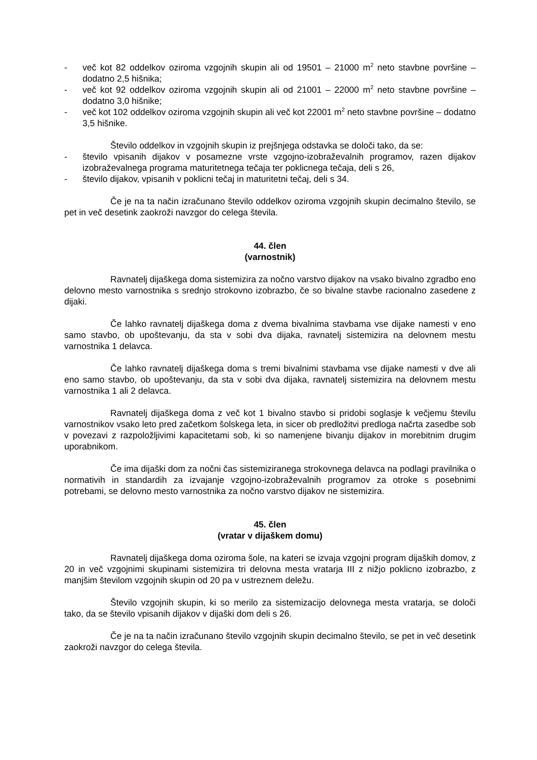- več kot 82 oddelkov oziroma vzgojnih skupin ali od 19501 – 21000 m<sup>2</sup> neto stavbne površine – dodatno 2,5 hišnika;
- več kot 92 oddelkov oziroma vzgojnih skupin ali od 21001 – 22000 m<sup>2</sup> neto stavbne površine – dodatno 3,0 hišnike;
- več kot 102 oddelkov oziroma vzgojnih skupin ali več kot 22001 m<sup>2</sup> neto stavbne površine – dodatno 3,5 hišnike.
Število oddelkov in vzgojnih skupin iz prejšnjega odstavka se določi tako, da se:
- število vpisanih dijakov v posamezne vrste vzgojno-izobraževalnih programov, razen dijakov izobraževalnega programa maturitetnega tečaja ter poklicnega tečaja, deli s 26,
- število dijakov, vpisanih v poklicni tečaj in maturitetni tečaj, deli s 34.
Če je na ta način izračunano število oddelkov oziroma vzgojnih skupin decimalno število, se pet in več desetink zaokroži navzgor do celega števila.
44. člen
(varnostnik)
Ravnatelj dijaškega doma sistemizira za nočno varstvo dijakov na vsako bivalno zgradbo eno delovno mesto varnostnika s srednjo strokovno izobrazbo, če so bivalne stavbe racionalno zasedene z dijaki.
Če lahko ravnatelj dijaškega doma z dvema bivalnima stavbama vse dijake namesti v eno samo stavbo, ob upoštevanju, da sta v sobi dva dijaka, ravnatelj sistemizira na delovnem mestu varnostnika 1 delavca.
Če lahko ravnatelj dijaškega doma s tremi bivalnimi stavbama vse dijake namesti v dve ali eno samo stavbo, ob upoštevanju, da sta v sobi dva dijaka, ravnatelj sistemizira na delovnem mestu varnostnika 1 ali 2 delavca.
Ravnatelj dijaškega doma z več kot 1 bivalno stavbo si pridobi soglasje k večjemu številu varnostnikov vsako leto pred začetkom šolskega leta, in sicer ob predložitvi predloga načrta zasedbe sob v povezavi z razpoložljivimi kapacitetami sob, ki so namenjene bivanju dijakov in morebitnim drugim uporabnikom.
Če ima dijaški dom za nočni čas sistemiziranega strokovnega delavca na podlagi pravilnika o normativih in standardih za izvajanje vzgojno-izobraževalnih programov za otroke s posebnimi potrebami, se delovno mesto varnostnika za nočno varstvo dijakov ne sistemizira.
45. člen
(vratar v dijaškem domu)
Ravnatelj dijaškega doma oziroma šole, na kateri se izvaja vzgojni program dijaških domov, z 20 in več vzgojnimi skupinami sistemizira tri delovna mesta vratarja III z nižjo poklicno izobrazbo, z manjšim številom vzgojnih skupin od 20 pa v ustreznem deležu.
Število vzgojnih skupin, ki so merilo za sistemizacijo delovnega mesta vratarja, se določi tako, da se število vpisanih dijakov v dijaški dom deli s 26.
Če je na ta način izračunano število vzgojnih skupin decimalno število, se pet in več desetink zaokroži navzgor do celega števila.